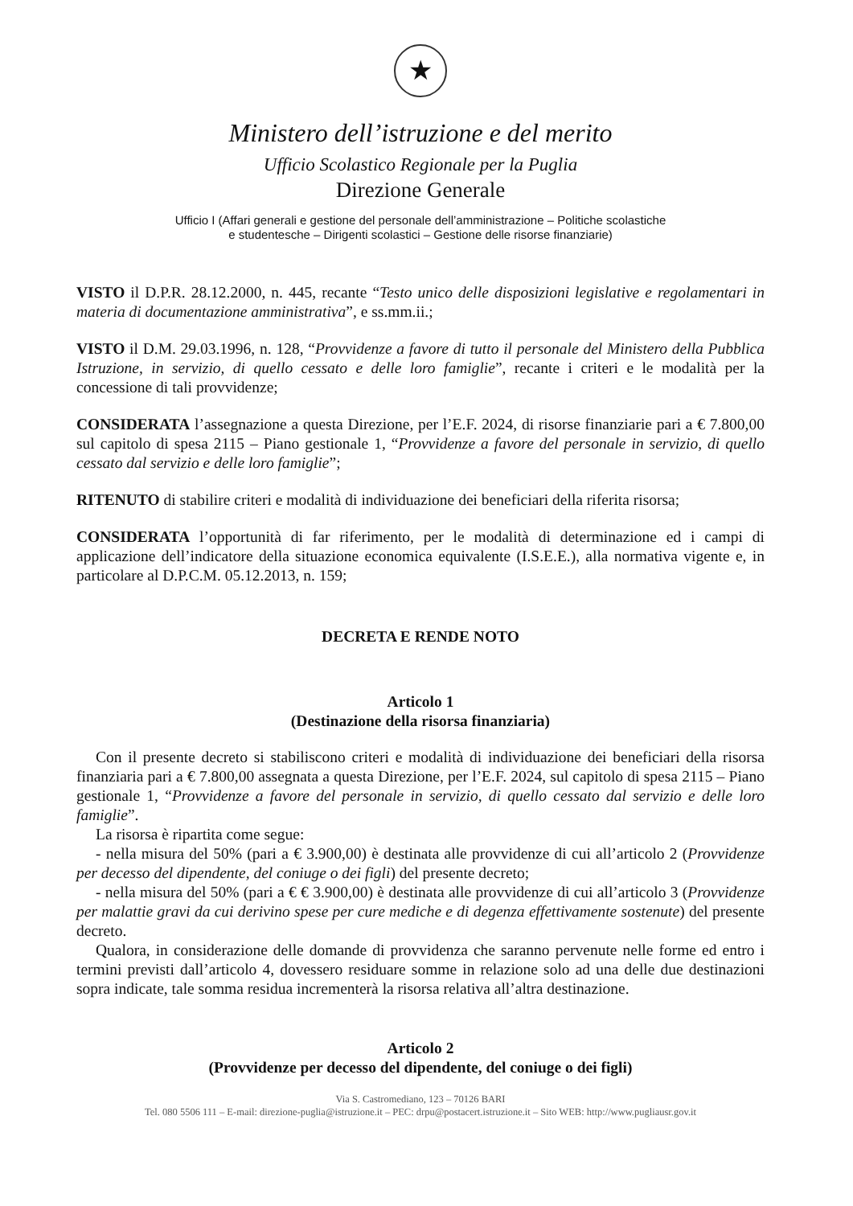★
Ministero dell’istruzione e del merito
Ufficio Scolastico Regionale per la Puglia
Direzione Generale
Ufficio I (Affari generali e gestione del personale dell’amministrazione – Politiche scolastiche
e studentesche – Dirigenti scolastici – Gestione delle risorse finanziarie)
VISTO il D.P.R. 28.12.2000, n. 445, recante “Testo unico delle disposizioni legislative e regolamentari in materia di documentazione amministrativa”, e ss.mm.ii.;
VISTO il D.M. 29.03.1996, n. 128, “Provvidenze a favore di tutto il personale del Ministero della Pubblica Istruzione, in servizio, di quello cessato e delle loro famiglie”, recante i criteri e le modalità per la concessione di tali provvidenze;
CONSIDERATA l’assegnazione a questa Direzione, per l’E.F. 2024, di risorse finanziarie pari a € 7.800,00 sul capitolo di spesa 2115 – Piano gestionale 1, “Provvidenze a favore del personale in servizio, di quello cessato dal servizio e delle loro famiglie”;
RITENUTO di stabilire criteri e modalità di individuazione dei beneficiari della riferita risorsa;
CONSIDERATA l’opportunità di far riferimento, per le modalità di determinazione ed i campi di applicazione dell’indicatore della situazione economica equivalente (I.S.E.E.), alla normativa vigente e, in particolare al D.P.C.M. 05.12.2013, n. 159;
DECRETA E RENDE NOTO
Articolo 1
(Destinazione della risorsa finanziaria)
Con il presente decreto si stabiliscono criteri e modalità di individuazione dei beneficiari della risorsa finanziaria pari a € 7.800,00 assegnata a questa Direzione, per l’E.F. 2024, sul capitolo di spesa 2115 – Piano gestionale 1, “Provvidenze a favore del personale in servizio, di quello cessato dal servizio e delle loro famiglie”.
La risorsa è ripartita come segue:
- nella misura del 50% (pari a € 3.900,00) è destinata alle provvidenze di cui all’articolo 2 (Provvidenze per decesso del dipendente, del coniuge o dei figli) del presente decreto;
- nella misura del 50% (pari a € € 3.900,00) è destinata alle provvidenze di cui all’articolo 3 (Provvidenze per malattie gravi da cui derivino spese per cure mediche e di degenza effettivamente sostenute) del presente decreto.
Qualora, in considerazione delle domande di provvidenza che saranno pervenute nelle forme ed entro i termini previsti dall’articolo 4, dovessero residuare somme in relazione solo ad una delle due destinazioni sopra indicate, tale somma residua incrementerà la risorsa relativa all’altra destinazione.
Articolo 2
(Provvidenze per decesso del dipendente, del coniuge o dei figli)
Via S. Castromediano, 123 – 70126 BARI
Tel. 080 5506 111 – E-mail: direzione-puglia@istruzione.it – PEC: drpu@postacert.istruzione.it – Sito WEB: http://www.pugliausr.gov.it